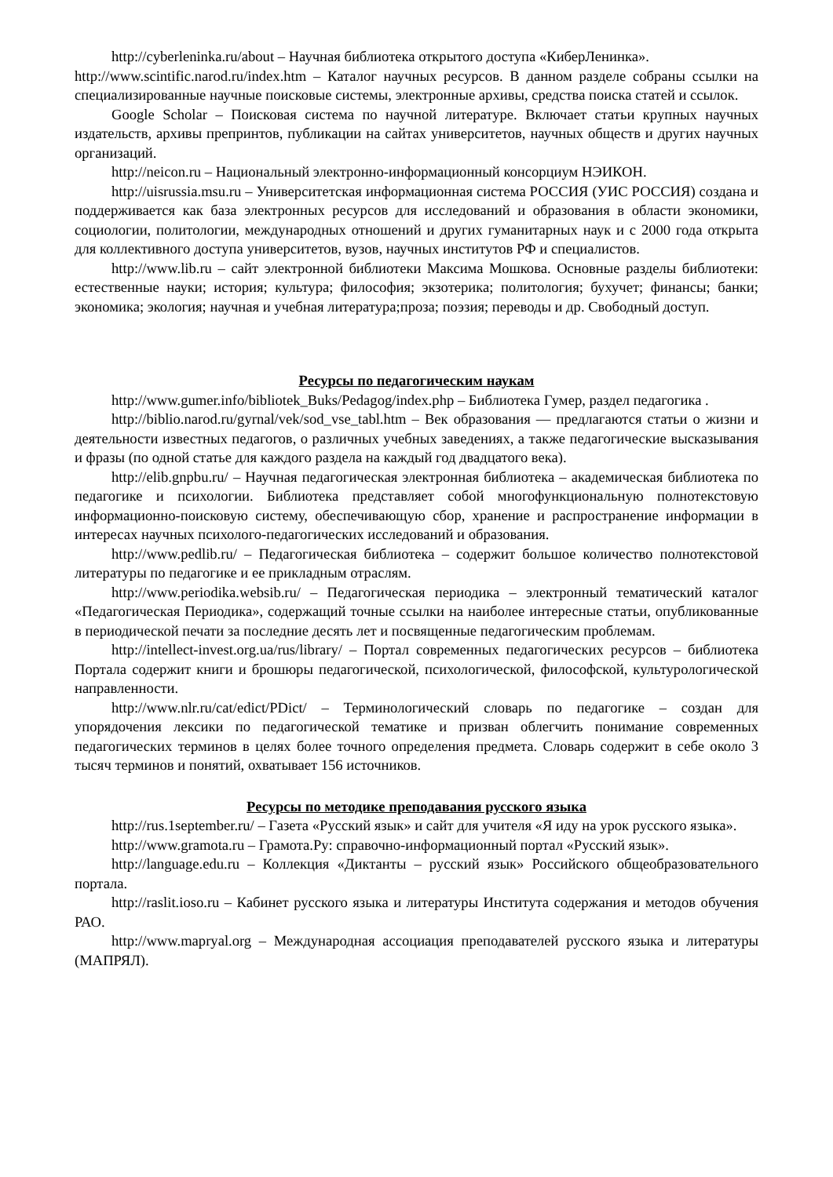http://cyberleninka.ru/about – Научная библиотека открытого доступа «КиберЛенинка».
http://www.scintific.narod.ru/index.htm – Каталог научных ресурсов. В данном разделе собраны ссылки на специализированные научные поисковые системы, электронные архивы, средства поиска статей и ссылок.
Google Scholar – Поисковая система по научной литературе. Включает статьи крупных научных издательств, архивы препринтов, публикации на сайтах университетов, научных обществ и других научных организаций.
http://neicon.ru – Национальный электронно-информационный консорциум НЭИКОН.
http://uisrussia.msu.ru – Университетская информационная система РОССИЯ (УИС РОССИЯ) создана и поддерживается как база электронных ресурсов для исследований и образования в области экономики, социологии, политологии, международных отношений и других гуманитарных наук и с 2000 года открыта для коллективного доступа университетов, вузов, научных институтов РФ и специалистов.
http://www.lib.ru – сайт электронной библиотеки Максима Мошкова. Основные разделы библиотеки: естественные науки; история; культура; философия; экзотерика; политология; бухучет; финансы; банки; экономика; экология; научная и учебная литература;проза; поэзия; переводы и др. Свободный доступ.
Ресурсы по педагогическим наукам
http://www.gumer.info/bibliotek_Buks/Pedagog/index.php – Библиотека Гумер, раздел педагогика .
http://biblio.narod.ru/gyrnal/vek/sod_vse_tabl.htm – Век образования — предлагаются статьи о жизни и деятельности известных педагогов, о различных учебных заведениях, а также педагогические высказывания и фразы (по одной статье для каждого раздела на каждый год двадцатого века).
http://elib.gnpbu.ru/ – Научная педагогическая электронная библиотека – академическая библиотека по педагогике и психологии. Библиотека представляет собой многофункциональную полнотекстовую информационно-поисковую систему, обеспечивающую сбор, хранение и распространение информации в интересах научных психолого-педагогических исследований и образования.
http://www.pedlib.ru/ – Педагогическая библиотека – содержит большое количество полнотекстовой литературы по педагогике и ее прикладным отраслям.
http://www.periodika.websib.ru/ – Педагогическая периодика – электронный тематический каталог «Педагогическая Периодика», содержащий точные ссылки на наиболее интересные статьи, опубликованные в периодической печати за последние десять лет и посвященные педагогическим проблемам.
http://intellect-invest.org.ua/rus/library/ – Портал современных педагогических ресурсов – библиотека Портала содержит книги и брошюры педагогической, психологической, философской, культурологической направленности.
http://www.nlr.ru/cat/edict/PDict/ – Терминологический словарь по педагогике – создан для упорядочения лексики по педагогической тематике и призван облегчить понимание современных педагогических терминов в целях более точного определения предмета. Словарь содержит в себе около 3 тысяч терминов и понятий, охватывает 156 источников.
Ресурсы по методике преподавания русского языка
http://rus.1september.ru/ – Газета «Русский язык» и сайт для учителя «Я иду на урок русского языка».
http://www.gramota.ru – Грамота.Ру: справочно-информационный портал «Русский язык».
http://language.edu.ru – Коллекция «Диктанты – русский язык» Российского общеобразовательного портала.
http://raslit.ioso.ru – Кабинет русского языка и литературы Института содержания и методов обучения РАО.
http://www.mapryal.org – Международная ассоциация преподавателей русского языка и литературы (МАПРЯЛ).